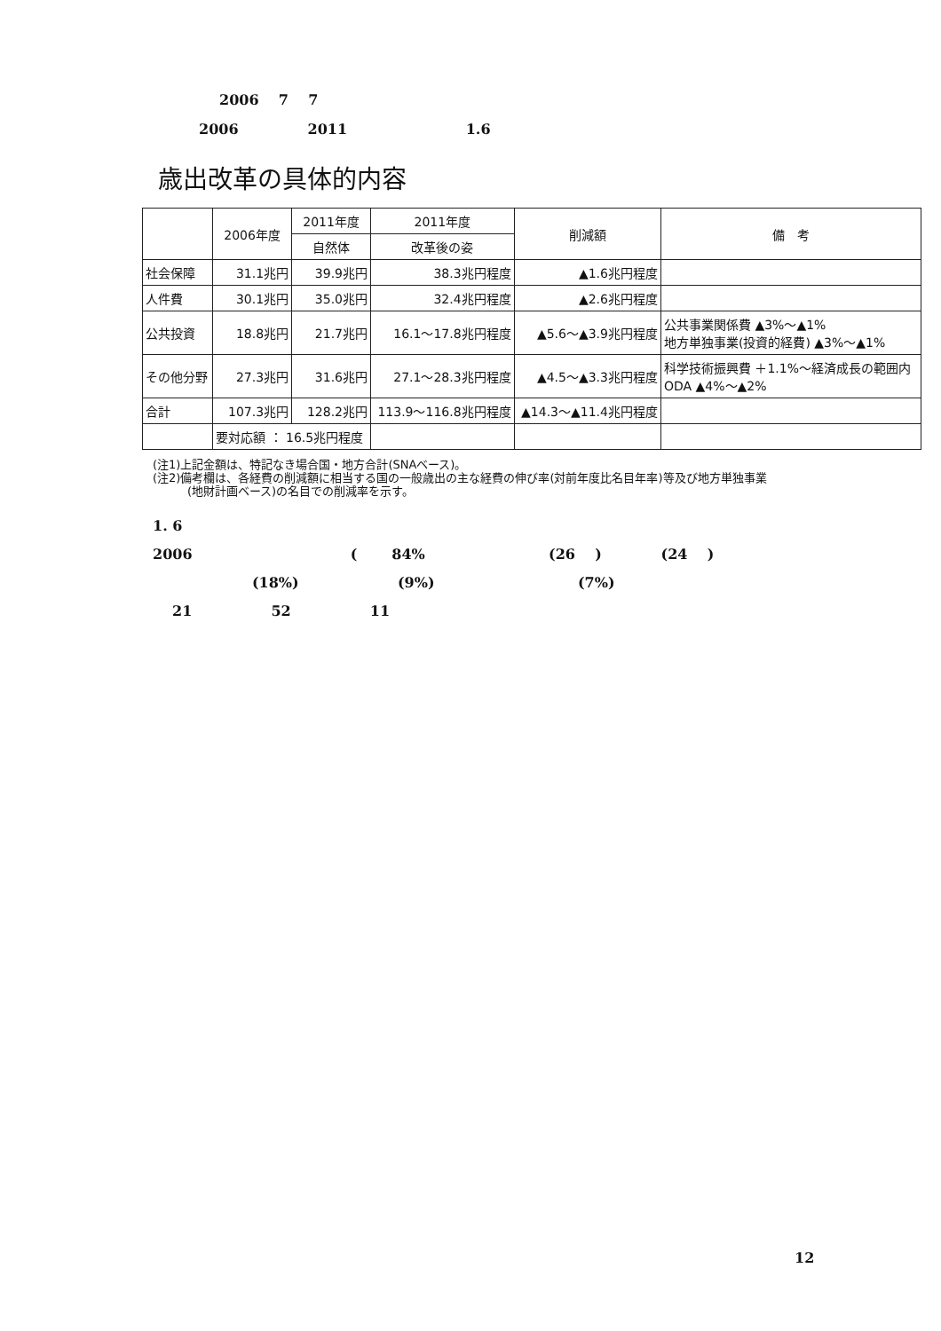2006 7 7
2006 2011 1.6
歳出改革の具体的内容
| | 2006年度 | 2011年度 | 2011年度 | 削減額 | 備 考 |
| --- | --- | --- | --- | --- | --- |
| | | 自然体 | 改革後の姿 | | |
| 社会保障 | 31.1兆円 | 39.9兆円 | 38.3兆円程度 | ▲1.6兆円程度 | |
| 人件費 | 30.1兆円 | 35.0兆円 | 32.4兆円程度 | ▲2.6兆円程度 | |
| 公共投資 | 18.8兆円 | 21.7兆円 | 16.1～17.8兆円程度 | ▲5.6～▲3.9兆円程度 | 公共事業関係費 ▲3%～▲1% 地方単独事業(投資的経費) ▲3%～▲1% |
| その他分野 | 27.3兆円 | 31.6兆円 | 27.1～28.3兆円程度 | ▲4.5～▲3.3兆円程度 | 科学技術振興費 ＋1.1%～経済成長の範囲内 ODA ▲4%～▲2% |
| 合計 | 107.3兆円 | 128.2兆円 | 113.9～116.8兆円程度 | ▲14.3～▲11.4兆円程度 | |
| | 要対応額 ： 16.5兆円程度 | | | | |
(注1)上記金額は、特記なき場合国・地方合計(SNAベース)。
(注2)備考欄は、各経費の削減額に相当する国の一般歳出の主な経費の伸び率(対前年度比名目年率)等及び地方単独事業
　　　(地財計画ベース)の名目での削減率を示す。
1. 6
2006 ( 84% (26 ) (24 )
(18%) (9%) (7%)
21 52 11
12